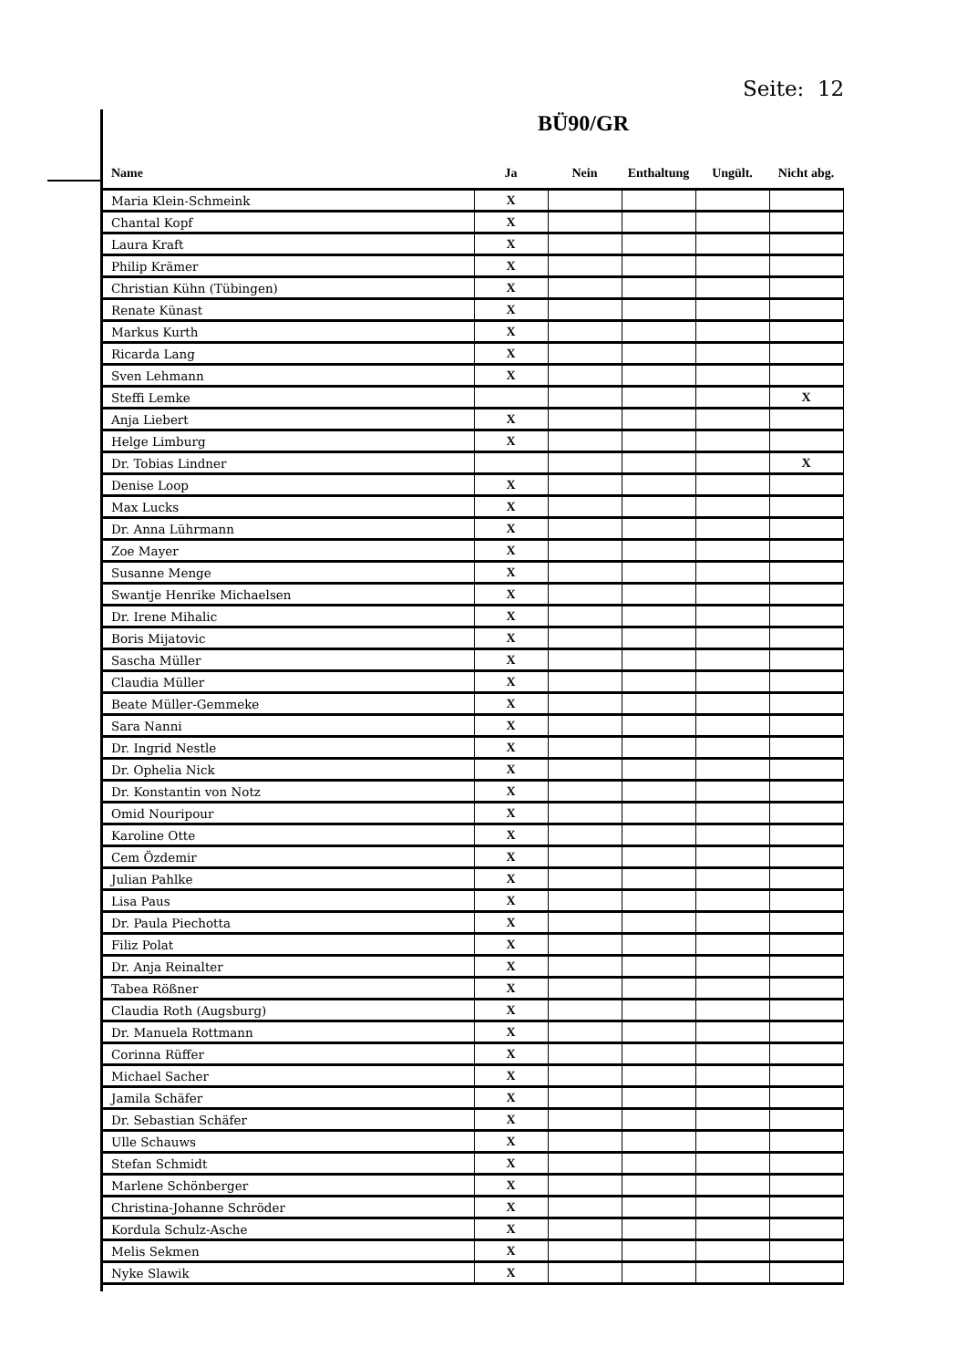Seite: 12
BÜ90/GR
| Name | Ja | Nein | Enthaltung | Ungült. | Nicht abg. |
| --- | --- | --- | --- | --- | --- |
| Maria Klein-Schmeink | X | | | | |
| Chantal Kopf | X | | | | |
| Laura Kraft | X | | | | |
| Philip Krämer | X | | | | |
| Christian Kühn (Tübingen) | X | | | | |
| Renate Künast | X | | | | |
| Markus Kurth | X | | | | |
| Ricarda Lang | X | | | | |
| Sven Lehmann | X | | | | |
| Steffi Lemke | | | | | X |
| Anja Liebert | X | | | | |
| Helge Limburg | X | | | | |
| Dr. Tobias Lindner | | | | | X |
| Denise Loop | X | | | | |
| Max Lucks | X | | | | |
| Dr. Anna Lührmann | X | | | | |
| Zoe Mayer | X | | | | |
| Susanne Menge | X | | | | |
| Swantje Henrike Michaelsen | X | | | | |
| Dr. Irene Mihalic | X | | | | |
| Boris Mijatovic | X | | | | |
| Sascha Müller | X | | | | |
| Claudia Müller | X | | | | |
| Beate Müller-Gemmeke | X | | | | |
| Sara Nanni | X | | | | |
| Dr. Ingrid Nestle | X | | | | |
| Dr. Ophelia Nick | X | | | | |
| Dr. Konstantin von Notz | X | | | | |
| Omid Nouripour | X | | | | |
| Karoline Otte | X | | | | |
| Cem Özdemir | X | | | | |
| Julian Pahlke | X | | | | |
| Lisa Paus | X | | | | |
| Dr. Paula Piechotta | X | | | | |
| Filiz Polat | X | | | | |
| Dr. Anja Reinalter | X | | | | |
| Tabea Rößner | X | | | | |
| Claudia Roth (Augsburg) | X | | | | |
| Dr. Manuela Rottmann | X | | | | |
| Corinna Rüffer | X | | | | |
| Michael Sacher | X | | | | |
| Jamila Schäfer | X | | | | |
| Dr. Sebastian Schäfer | X | | | | |
| Ulle Schauws | X | | | | |
| Stefan Schmidt | X | | | | |
| Marlene Schönberger | X | | | | |
| Christina-Johanne Schröder | X | | | | |
| Kordula Schulz-Asche | X | | | | |
| Melis Sekmen | X | | | | |
| Nyke Slawik | X | | | | |